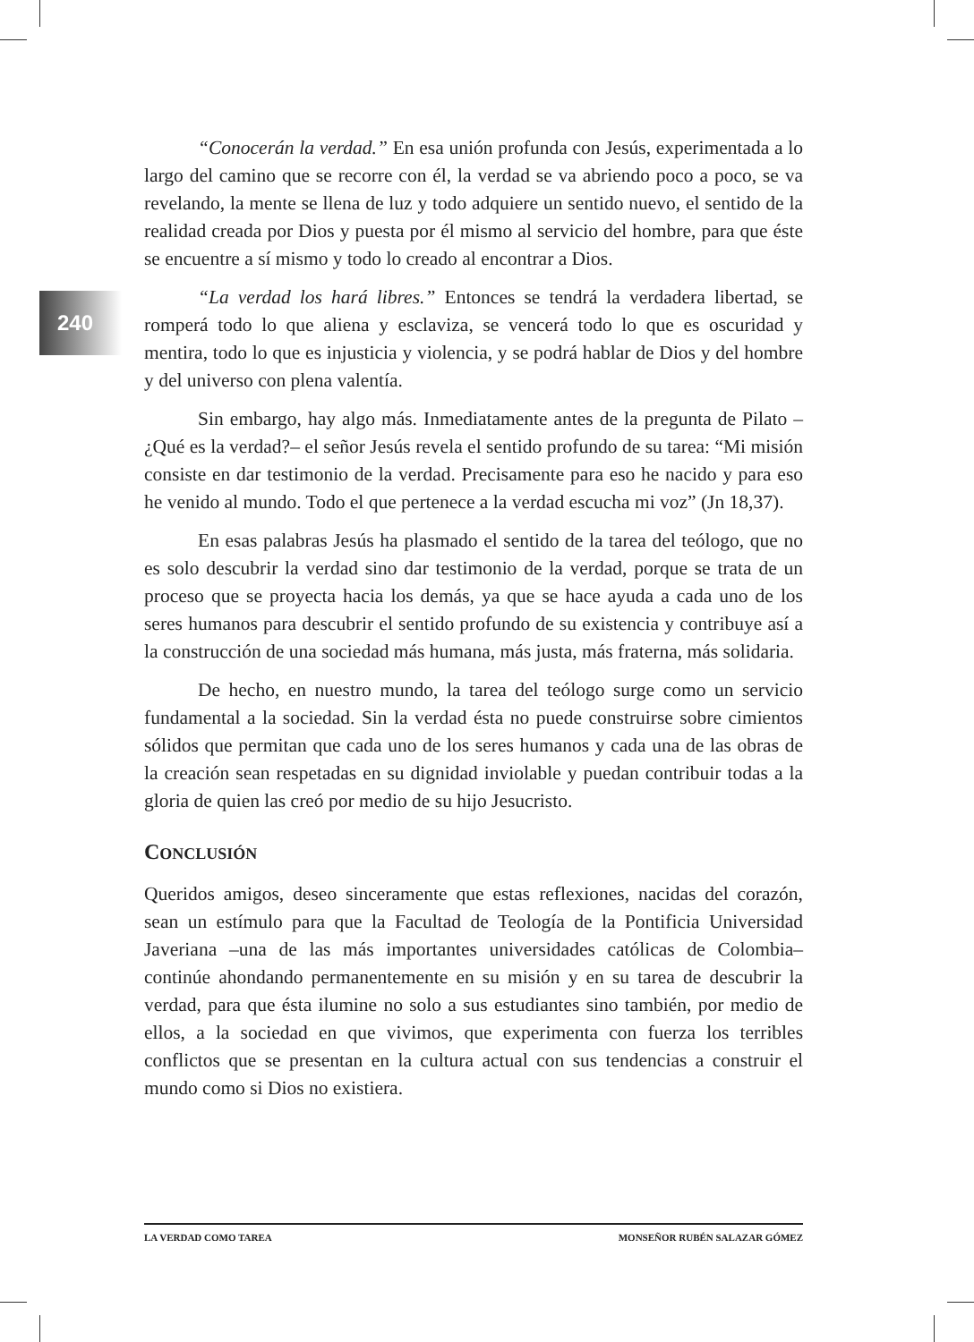240
“Conocerán la verdad.” En esa unión profunda con Jesús, experimentada a lo largo del camino que se recorre con él, la verdad se va abriendo poco a poco, se va revelando, la mente se llena de luz y todo adquiere un sentido nuevo, el sentido de la realidad creada por Dios y puesta por él mismo al servicio del hombre, para que éste se encuentre a sí mismo y todo lo creado al encontrar a Dios.
“La verdad los hará libres.” Entonces se tendrá la verdadera libertad, se romperá todo lo que aliena y esclaviza, se vencerá todo lo que es oscuridad y mentira, todo lo que es injusticia y violencia, y se podrá hablar de Dios y del hombre y del universo con plena valentía.
Sin embargo, hay algo más. Inmediatamente antes de la pregunta de Pilato –¿Qué es la verdad?– el señor Jesús revela el sentido profundo de su tarea: “Mi misión consiste en dar testimonio de la verdad. Precisamente para eso he nacido y para eso he venido al mundo. Todo el que pertenece a la verdad escucha mi voz” (Jn 18,37).
En esas palabras Jesús ha plasmado el sentido de la tarea del teólogo, que no es solo descubrir la verdad sino dar testimonio de la verdad, porque se trata de un proceso que se proyecta hacia los demás, ya que se hace ayuda a cada uno de los seres humanos para descubrir el sentido profundo de su existencia y contribuye así a la construcción de una sociedad más humana, más justa, más fraterna, más solidaria.
De hecho, en nuestro mundo, la tarea del teólogo surge como un servicio fundamental a la sociedad. Sin la verdad ésta no puede construirse sobre cimientos sólidos que permitan que cada uno de los seres humanos y cada una de las obras de la creación sean respetadas en su dignidad inviolable y puedan contribuir todas a la gloria de quien las creó por medio de su hijo Jesucristo.
CONCLUSIÓN
Queridos amigos, deseo sinceramente que estas reflexiones, nacidas del corazón, sean un estímulo para que la Facultad de Teología de la Pontificia Universidad Javeriana –una de las más importantes universidades católicas de Colombia– continúe ahondando permanentemente en su misión y en su tarea de descubrir la verdad, para que ésta ilumine no solo a sus estudiantes sino también, por medio de ellos, a la sociedad en que vivimos, que experimenta con fuerza los terribles conflictos que se presentan en la cultura actual con sus tendencias a construir el mundo como si Dios no existiera.
LA VERDAD COMO TAREA MONSEÑOR RUBÉN SALAZAR GÓMEZ